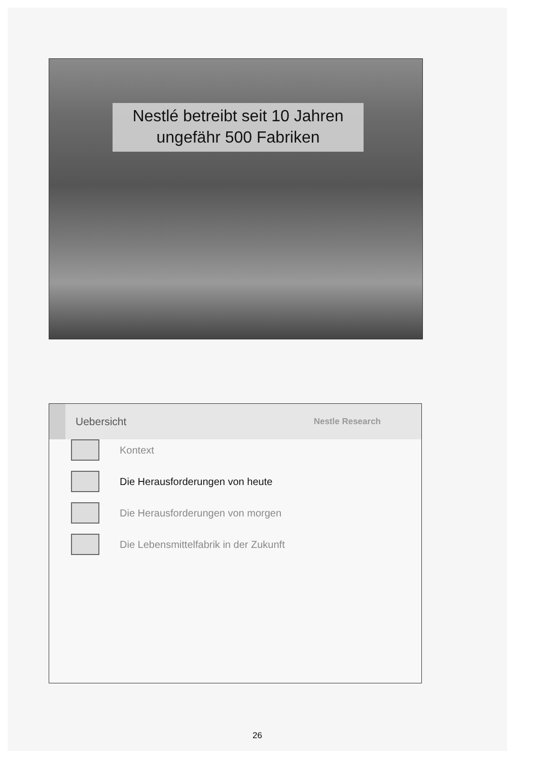Nestlé betreibt seit 10 Jahren
ungefähr 500 Fabriken
Uebersicht Nestle Research
Kontext
Die Herausforderungen von heute
Die Herausforderungen von morgen
Die Lebensmittelfabrik in der Zukunft
26